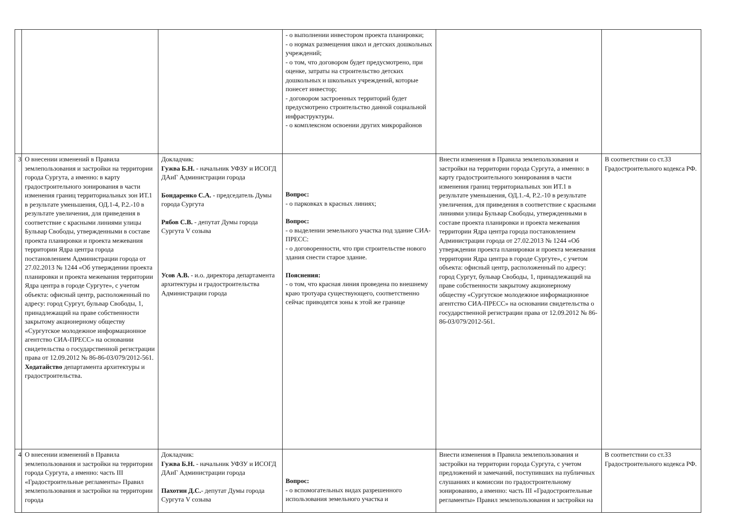| | | | - о выполнении инвестором проекта планировки; - о нормах размещения школ и детских дошкольных учреждений; - о том, что договором будет предусмотрено, при оценке, затраты на строительство детских дошкольных и школьных учреждений, которые понесет инвестор; - договором застроенных территорий будет предусмотрено строительство данной социальной инфраструктуры. - о комплексном освоении других микрорайонов | | |
| 3 | О внесении изменений в Правила землепользования и застройки на территории города Сургута, а именно: в карту градостроительного зонирования в части изменения границ территориальных зон ИТ.1 в результате уменьшения, ОД.1-4, Р.2.-10 в результате увеличения, для приведения в соответствие с красными линиями улицы Бульвар Свободы, утвержденными в составе проекта планировки и проекта межевания территории Ядра центра города постановлением Администрации города от 27.02.2013 № 1244 «Об утверждении проекта планировки и проекта межевания территории Ядра центра в городе Сургуте», с учетом объекта: офисный центр, расположенный по адресу: город Сургут, бульвар Свободы, 1, принадлежащий на праве собственности закрытому акционерному обществу «Сургутское молодежное информационное агентство СИА-ПРЕСС» на основании свидетельства о государственной регистрации права от 12.09.2012 № 86-86-03/079/2012-561. Ходатайство департамента архитектуры и градостроительства. | Докладчик: Гужва Б.Н. - начальник УФЗУ и ИСОГД ДАиГ Администрации города Бондаренко С.А. - председатель Думы города Сургута Рябов С.В. - депутат Думы города Сургута V созыва Усов А.В. - и.о. директора департамента архитектуры и градостроительства Администрации города | Вопрос: - о парковках в красных линиях; Вопрос: - о выделении земельного участка под здание СИА-ПРЕСС: - о договоренности, что при строительстве нового здания снести старое здание. Пояснения: - о том, что красная линия проведена по внешнему краю тротуара существующего, соответственно сейчас приводятся зоны к этой же границе | Внести изменения в Правила землепользования и застройки на территории города Сургута, а именно: в карту градостроительного зонирования в части изменения границ территориальных зон ИТ.1 в результате уменьшения, ОД.1.-4, Р.2.-10 в результате увеличения, для приведения в соответствие с красными линиями улицы Бульвар Свободы, утвержденными в составе проекта планировки и проекта межевания территории Ядра центра города постановлением Администрации города от 27.02.2013 № 1244 «Об утверждении проекта планировки и проекта межевания территории Ядра центра в городе Сургуте», с учетом объекта: офисный центр, расположенный по адресу: город Сургут, бульвар Свободы, 1, принадлежащий на праве собственности закрытому акционерному обществу «Сургутское молодежное информационное агентство СИА-ПРЕСС» на основании свидетельства о государственной регистрации права от 12.09.2012 № 86-86-03/079/2012-561. | В соответствии со ст.33 Градостроительного кодекса РФ. |
| 4 | О внесении изменений в Правила землепользования и застройки на территории города Сургута, а именно: часть III «Градостроительные регламенты» Правил землепользования и застройки на территории города | Докладчик: Гужва Б.Н. - начальник УФЗУ и ИСОГД ДАиГ Администрации города Пахотин Д.С. - депутат Думы города Сургута V созыва | Вопрос: - о вспомогательных видах разрешенного использования земельного участка и | Внести изменения в Правила землепользования и застройки на территории города Сургута, с учетом предложений и замечаний, поступивших на публичных слушаниях и комиссии по градостроительному зонированию, а именно: часть III «Градостроительные регламенты» Правил землепользования и застройки на | В соответствии со ст.33 Градостроительного кодекса РФ. |